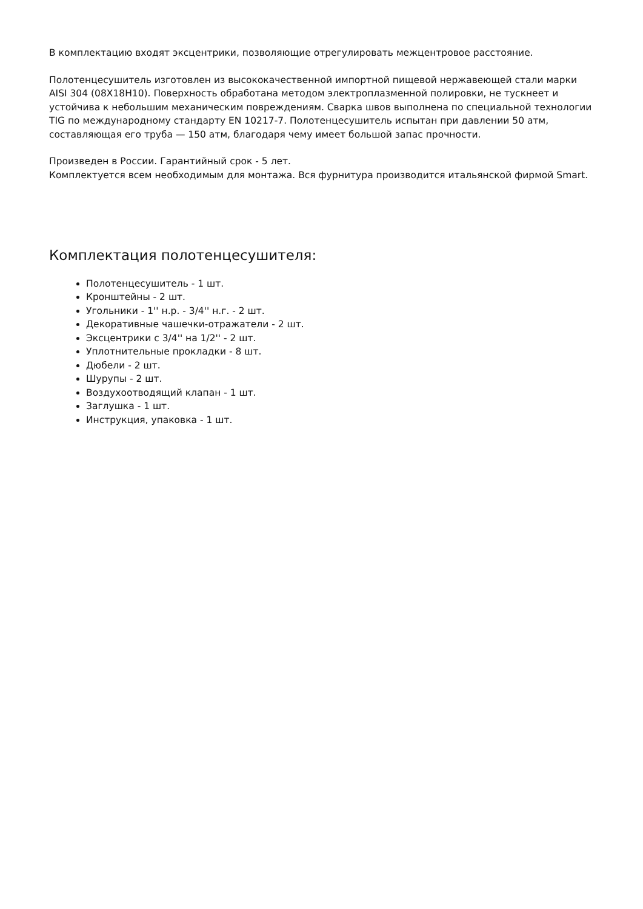В комплектацию входят эксцентрики, позволяющие отрегулировать межцентровое расстояние.
Полотенцесушитель изготовлен из высококачественной импортной пищевой нержавеющей стали марки AISI 304 (08Х18Н10). Поверхность обработана методом электроплазменной полировки, не тускнеет и устойчива к небольшим механическим повреждениям. Сварка швов выполнена по специальной технологии TIG по международному стандарту EN 10217-7. Полотенцесушитель испытан при давлении 50 атм, составляющая его труба — 150 атм, благодаря чему имеет большой запас прочности.
Произведен в России. Гарантийный срок - 5 лет.
Комплектуется всем необходимым для монтажа. Вся фурнитура производится итальянской фирмой Smart.
Комплектация полотенцесушителя:
Полотенцесушитель - 1 шт.
Кронштейны - 2 шт.
Угольники - 1'' н.р. - 3/4'' н.г. - 2 шт.
Декоративные чашечки-отражатели - 2 шт.
Эксцентрики с 3/4'' на 1/2'' - 2 шт.
Уплотнительные прокладки - 8 шт.
Дюбели - 2 шт.
Шурупы - 2 шт.
Воздухоотводящий клапан - 1 шт.
Заглушка - 1 шт.
Инструкция, упаковка - 1 шт.